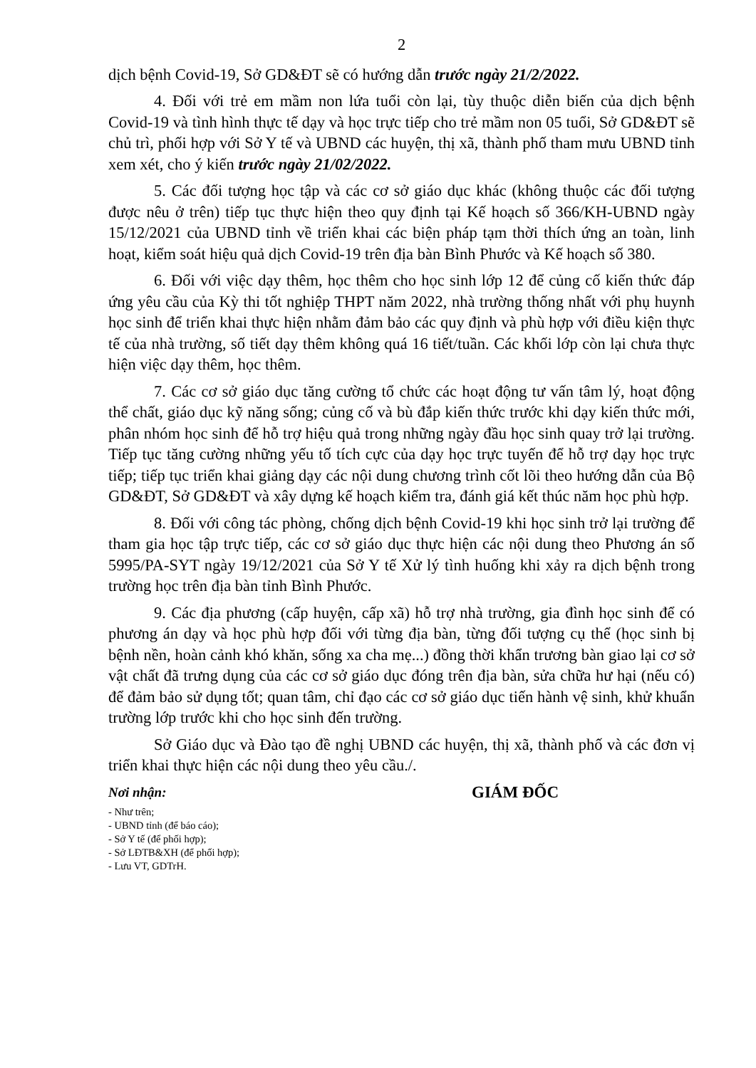2
dịch bệnh Covid-19, Sở GD&ĐT sẽ có hướng dẫn trước ngày 21/2/2022.
4. Đối với trẻ em mầm non lứa tuổi còn lại, tùy thuộc diễn biến của dịch bệnh Covid-19 và tình hình thực tế dạy và học trực tiếp cho trẻ mầm non 05 tuổi, Sở GD&ĐT sẽ chủ trì, phối hợp với Sở Y tế và UBND các huyện, thị xã, thành phố tham mưu UBND tỉnh xem xét, cho ý kiến trước ngày 21/02/2022.
5. Các đối tượng học tập và các cơ sở giáo dục khác (không thuộc các đối tượng được nêu ở trên) tiếp tục thực hiện theo quy định tại Kế hoạch số 366/KH-UBND ngày 15/12/2021 của UBND tỉnh về triển khai các biện pháp tạm thời thích ứng an toàn, linh hoạt, kiểm soát hiệu quả dịch Covid-19 trên địa bàn Bình Phước và Kế hoạch số 380.
6. Đối với việc dạy thêm, học thêm cho học sinh lớp 12 để củng cố kiến thức đáp ứng yêu cầu của Kỳ thi tốt nghiệp THPT năm 2022, nhà trường thống nhất với phụ huynh học sinh để triển khai thực hiện nhằm đảm bảo các quy định và phù hợp với điều kiện thực tế của nhà trường, số tiết dạy thêm không quá 16 tiết/tuần. Các khối lớp còn lại chưa thực hiện việc dạy thêm, học thêm.
7. Các cơ sở giáo dục tăng cường tổ chức các hoạt động tư vấn tâm lý, hoạt động thể chất, giáo dục kỹ năng sống; củng cố và bù đắp kiến thức trước khi dạy kiến thức mới, phân nhóm học sinh để hỗ trợ hiệu quả trong những ngày đầu học sinh quay trở lại trường. Tiếp tục tăng cường những yếu tố tích cực của dạy học trực tuyến để hỗ trợ dạy học trực tiếp; tiếp tục triển khai giảng dạy các nội dung chương trình cốt lõi theo hướng dẫn của Bộ GD&ĐT, Sở GD&ĐT và xây dựng kế hoạch kiểm tra, đánh giá kết thúc năm học phù hợp.
8. Đối với công tác phòng, chống dịch bệnh Covid-19 khi học sinh trở lại trường để tham gia học tập trực tiếp, các cơ sở giáo dục thực hiện các nội dung theo Phương án số 5995/PA-SYT ngày 19/12/2021 của Sở Y tế Xử lý tình huống khi xảy ra dịch bệnh trong trường học trên địa bàn tỉnh Bình Phước.
9. Các địa phương (cấp huyện, cấp xã) hỗ trợ nhà trường, gia đình học sinh để có phương án dạy và học phù hợp đối với từng địa bàn, từng đối tượng cụ thể (học sinh bị bệnh nền, hoàn cảnh khó khăn, sống xa cha mẹ...) đồng thời khẩn trương bàn giao lại cơ sở vật chất đã trưng dụng của các cơ sở giáo dục đóng trên địa bàn, sửa chữa hư hại (nếu có) để đảm bảo sử dụng tốt; quan tâm, chỉ đạo các cơ sở giáo dục tiến hành vệ sinh, khử khuẩn trường lớp trước khi cho học sinh đến trường.
Sở Giáo dục và Đào tạo đề nghị UBND các huyện, thị xã, thành phố và các đơn vị triển khai thực hiện các nội dung theo yêu cầu./.
Nơi nhận:
- Như trên;
- UBND tỉnh (để báo cáo);
- Sở Y tế (để phối hợp);
- Sở LĐTB&XH (để phối hợp);
- Lưu VT, GDTrH.
GIÁM ĐỐC